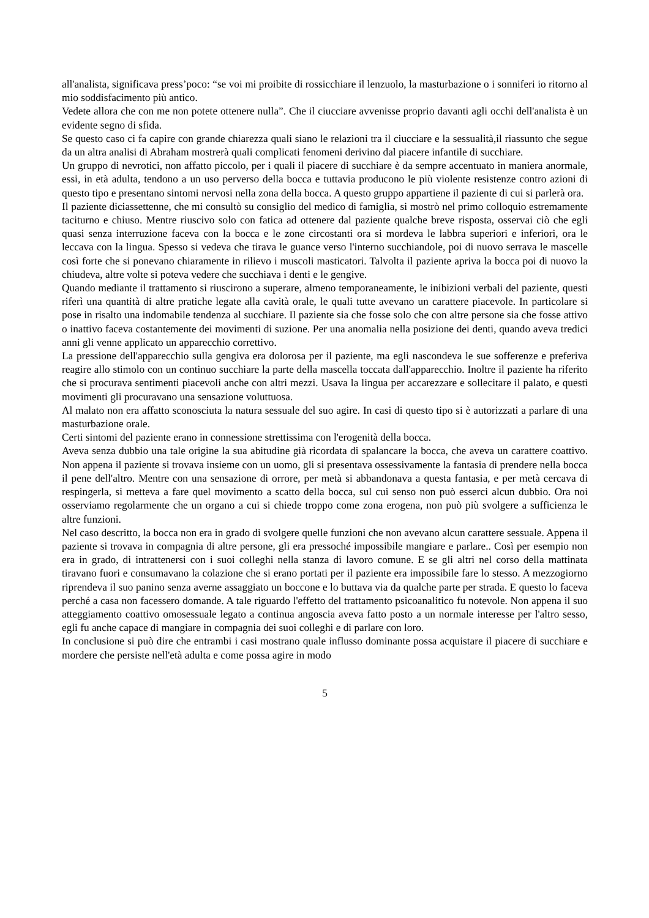all'analista, significava press’poco: “se voi mi proibite di rossicchiare il lenzuolo, la masturbazione o i sonniferi io ritorno al mio soddisfacimento più antico.
Vedete allora che con me non potete ottenere nulla”. Che il ciucciare avvenisse proprio davanti agli occhi dell'analista è un evidente segno di sfida.
Se questo caso ci fa capire con grande chiarezza quali siano le relazioni tra il ciucciare e la sessualità,il riassunto che segue da un altra analisi di Abraham mostrerà quali complicati fenomeni derivino dal piacere infantile di succhiare.
Un gruppo di nevrotici, non affatto piccolo, per i quali il piacere di succhiare è da sempre accentuato in maniera anormale, essi, in età adulta, tendono a un uso perverso della bocca e tuttavia producono le più violente resistenze contro azioni di questo tipo e presentano sintomi nervosi nella zona della bocca. A questo gruppo appartiene il paziente di cui si parlerà ora.
Il paziente diciassettenne, che mi consultò su consiglio del medico di famiglia, si mostrò nel primo colloquio estremamente taciturno e chiuso. Mentre riuscivo solo con fatica ad ottenere dal paziente qualche breve risposta, osservai ciò che egli quasi senza interruzione faceva con la bocca e le zone circostanti ora si mordeva le labbra superiori e inferiori, ora le leccava con la lingua. Spesso si vedeva che tirava le guance verso l'interno succhiandole, poi di nuovo serrava le mascelle così forte che si ponevano chiaramente in rilievo i muscoli masticatori. Talvolta il paziente apriva la bocca poi di nuovo la chiudeva, altre volte si poteva vedere che succhiava i denti e le gengive.
Quando mediante il trattamento si riuscirono a superare, almeno temporaneamente, le inibizioni verbali del paziente, questi riferì una quantità di altre pratiche legate alla cavità orale, le quali tutte avevano un carattere piacevole. In particolare si pose in risalto una indomabile tendenza al succhiare. Il paziente sia che fosse solo che con altre persone sia che fosse attivo o inattivo faceva costantemente dei movimenti di suzione. Per una anomalia nella posizione dei denti, quando aveva tredici anni gli venne applicato un apparecchio correttivo.
La pressione dell'apparecchio sulla gengiva era dolorosa per il paziente, ma egli nascondeva le sue sofferenze e preferiva reagire allo stimolo con un continuo succhiare la parte della mascella toccata dall'apparecchio. Inoltre il paziente ha riferito che si procurava sentimenti piacevoli anche con altri mezzi. Usava la lingua per accarezzare e sollecitare il palato, e questi movimenti gli procuravano una sensazione voluttuosa.
Al malato non era affatto sconosciuta la natura sessuale del suo agire. In casi di questo tipo si è autorizzati a parlare di una masturbazione orale.
Certi sintomi del paziente erano in connessione strettissima con l'erogenità della bocca.
Aveva senza dubbio una tale origine la sua abitudine già ricordata di spalancare la bocca, che aveva un carattere coattivo. Non appena il paziente si trovava insieme con un uomo, gli si presentava ossessivamente la fantasia di prendere nella bocca il pene dell'altro. Mentre con una sensazione di orrore, per metà si abbandonava a questa fantasia, e per metà cercava di respingerla, si metteva a fare quel movimento a scatto della bocca, sul cui senso non può esserci alcun dubbio. Ora noi osserviamo regolarmente che un organo a cui si chiede troppo come zona erogena, non può più svolgere a sufficienza le altre funzioni.
Nel caso descritto, la bocca non era in grado di svolgere quelle funzioni che non avevano alcun carattere sessuale. Appena il paziente si trovava in compagnia di altre persone, gli era pressoché impossibile mangiare e parlare.. Così per esempio non era in grado, di intrattenersi con i suoi colleghi nella stanza di lavoro comune. E se gli altri nel corso della mattinata tiravano fuori e consumavano la colazione che si erano portati per il paziente era impossibile fare lo stesso. A mezzogiorno riprendeva il suo panino senza averne assaggiato un boccone e lo buttava via da qualche parte per strada. E questo lo faceva perché a casa non facessero domande. A tale riguardo l'effetto del trattamento psicoanalitico fu notevole. Non appena il suo atteggiamento coattivo omosessuale legato a continua angoscia aveva fatto posto a un normale interesse per l'altro sesso, egli fu anche capace di mangiare in compagnia dei suoi colleghi e di parlare con loro.
In conclusione si può dire che entrambi i casi mostrano quale influsso dominante possa acquistare il piacere di succhiare e mordere che persiste nell'età adulta e come possa agire in modo
5